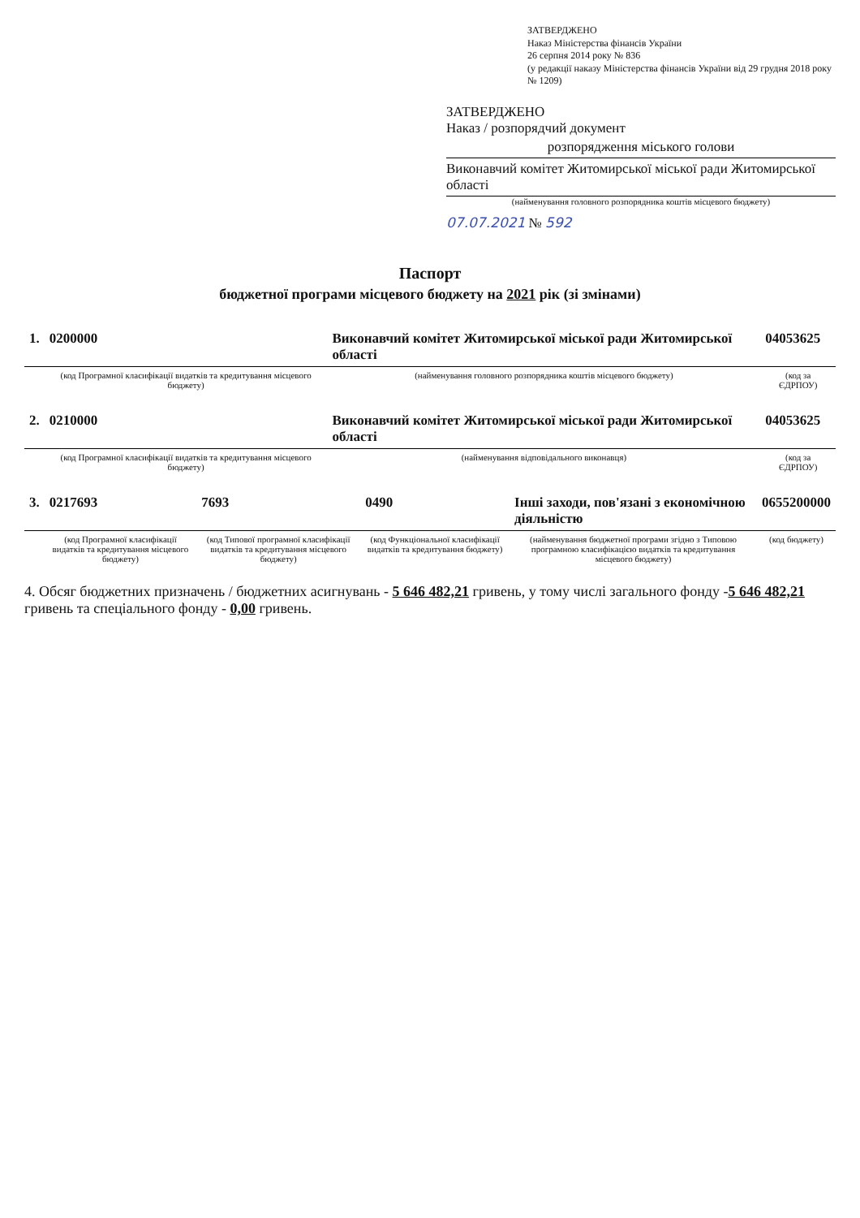ЗАТВЕРДЖЕНО
Наказ Міністерства фінансів України
26 серпня 2014 року № 836
(у редакції наказу Міністерства фінансів України від 29 грудня 2018 року № 1209)
ЗАТВЕРДЖЕНО
Наказ / розпорядчий документ
розпорядження міського голови
Виконавчий комітет Житомирської міської ради Житомирської області
(найменування головного розпорядника коштів місцевого бюджету)
07.07.2021 № 592
Паспорт
бюджетної програми місцевого бюджету на 2021 рік (зі змінами)
| 1. | 0200000 | Виконавчий комітет Житомирської міської ради Житомирської області | 04053625 |
| | (код Програмної класифікації видатків та кредитування місцевого бюджету) | (найменування головного розпорядника коштів місцевого бюджету) | (код за ЄДРПОУ) |
| 2. | 0210000 | Виконавчий комітет Житомирської міської ради Житомирської області | 04053625 |
| | (код Програмної класифікації видатків та кредитування місцевого бюджету) | (найменування відповідального виконавця) | (код за ЄДРПОУ) |
| 3. | 0217693 | 7693 | 0490 | Інші заходи, пов'язані з економічною діяльністю | 0655200000 |
| | (код Програмної класифікації видатків та кредитування місцевого бюджету) | (код Типової програмної класифікації видатків та кредитування місцевого бюджету) | (код Функціональної класифікації видатків та кредитування бюджету) | (найменування бюджетної програми згідно з Типовою програмною класифікацією видатків та кредитування місцевого бюджету) | (код бюджету) |
4. Обсяг бюджетних призначень / бюджетних асигнувань - 5 646 482,21 гривень, у тому числі загального фонду -5 646 482,21 гривень та спеціального фонду - 0,00 гривень.